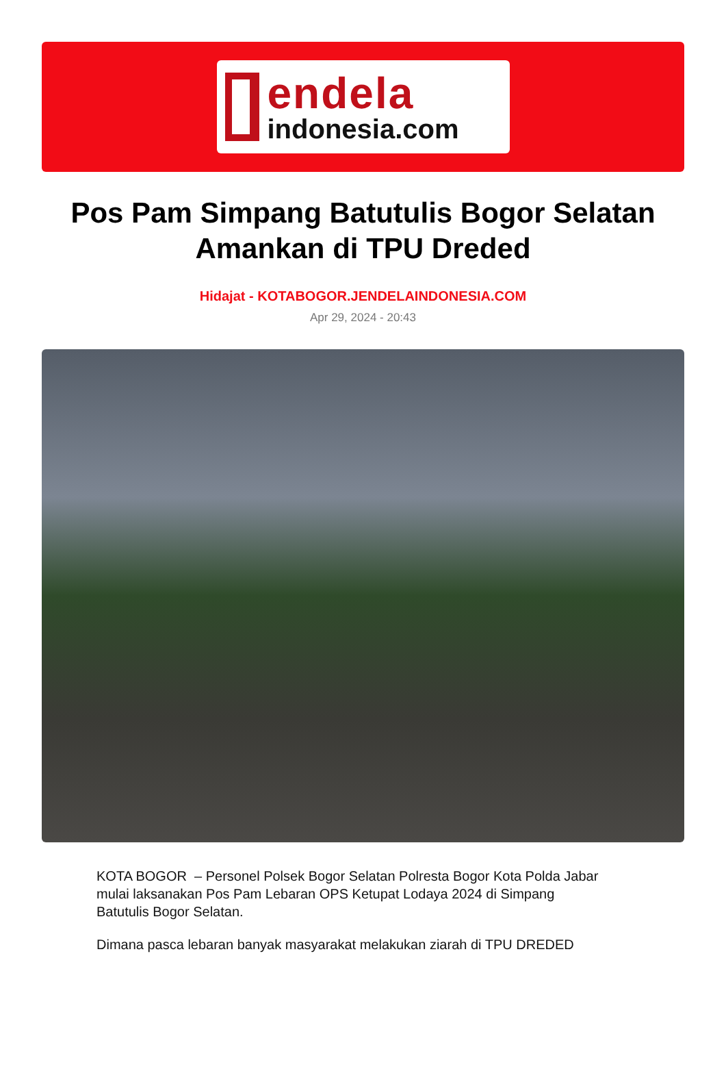endela
indonesia.com
Pos Pam Simpang Batutulis Bogor Selatan Amankan di TPU Dreded
Hidajat - KOTABOGOR.JENDELAINDONESIA.COM
Apr 29, 2024 - 20:43
KOTA BOGOR – Personel Polsek Bogor Selatan Polresta Bogor Kota Polda Jabar mulai laksanakan Pos Pam Lebaran OPS Ketupat Lodaya 2024 di Simpang Batutulis Bogor Selatan.
Dimana pasca lebaran banyak masyarakat melakukan ziarah di TPU DREDED